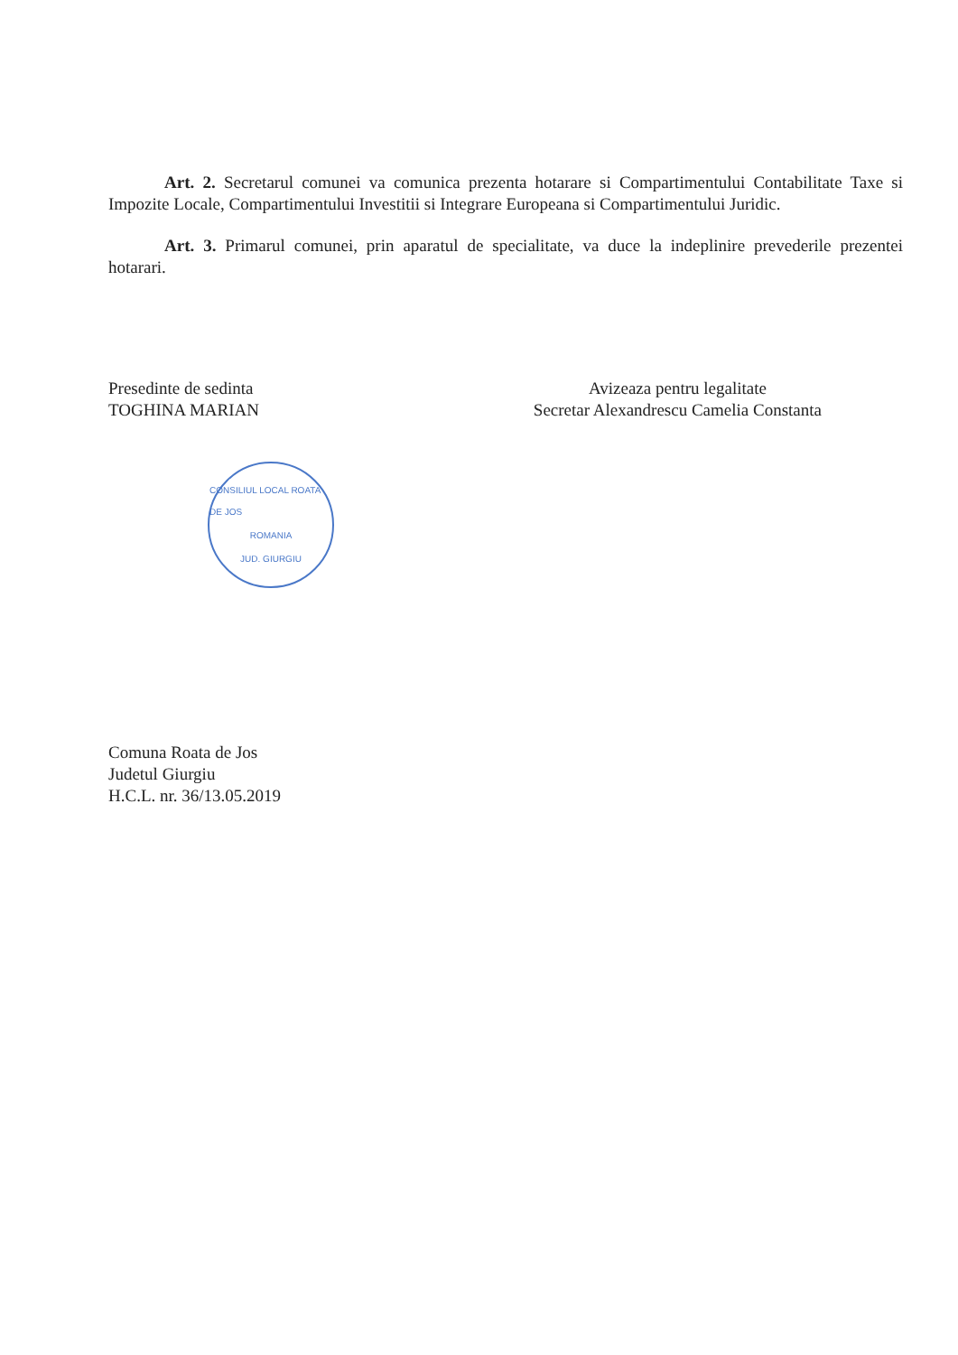Art. 2. Secretarul comunei va comunica prezenta hotarare si Compartimentului Contabilitate Taxe si Impozite Locale, Compartimentului Investitii si Integrare Europeana si Compartimentului Juridic.
Art. 3. Primarul comunei, prin aparatul de specialitate, va duce la indeplinire prevederile prezentei hotarari.
Presedinte de sedinta
TOGHINA MARIAN
CONSILIUL LOCAL ROATA DE JOS
ROMANIA
JUD. GIURGIU
Avizeaza pentru legalitate
Secretar Alexandrescu Camelia Constanta
Comuna Roata de Jos
Judetul Giurgiu
H.C.L. nr. 36/13.05.2019